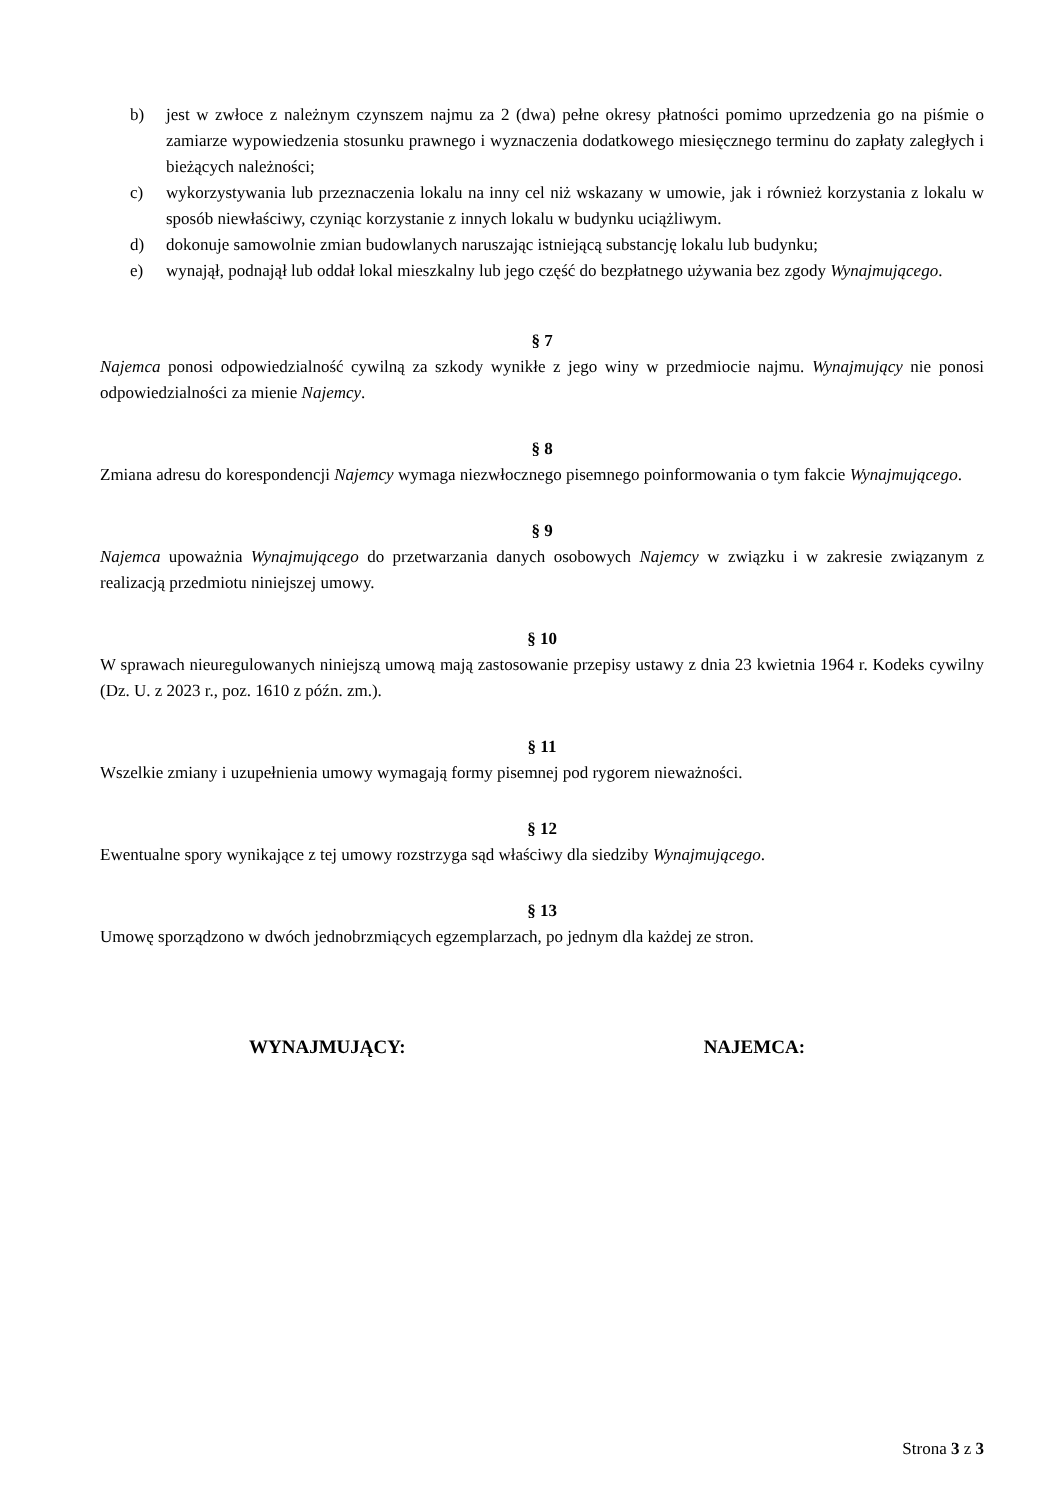b) jest w zwłoce z należnym czynszem najmu za 2 (dwa) pełne okresy płatności pomimo uprzedzenia go na piśmie o zamiarze wypowiedzenia stosunku prawnego i wyznaczenia dodatkowego miesięcznego terminu do zapłaty zaległych i bieżących należności;
c) wykorzystywania lub przeznaczenia lokalu na inny cel niż wskazany w umowie, jak i również korzystania z lokalu w sposób niewłaściwy, czyniąc korzystanie z innych lokalu w budynku uciążliwym.
d) dokonuje samowolnie zmian budowlanych naruszając istniejącą substancję lokalu lub budynku;
e) wynajął, podnajął lub oddał lokal mieszkalny lub jego część do bezpłatnego używania bez zgody Wynajmującego.
§ 7
Najemca ponosi odpowiedzialność cywilną za szkody wynikłe z jego winy w przedmiocie najmu. Wynajmujący nie ponosi odpowiedzialności za mienie Najemcy.
§ 8
Zmiana adresu do korespondencji Najemcy wymaga niezwłocznego pisemnego poinformowania o tym fakcie Wynajmującego.
§ 9
Najemca upoważnia Wynajmującego do przetwarzania danych osobowych Najemcy w związku i w zakresie związanym z realizacją przedmiotu niniejszej umowy.
§ 10
W sprawach nieuregulowanych niniejszą umową mają zastosowanie przepisy ustawy z dnia 23 kwietnia 1964 r. Kodeks cywilny (Dz. U. z 2023 r., poz. 1610 z późn. zm.).
§ 11
Wszelkie zmiany i uzupełnienia umowy wymagają formy pisemnej pod rygorem nieważności.
§ 12
Ewentualne spory wynikające z tej umowy rozstrzyga sąd właściwy dla siedziby Wynajmującego.
§ 13
Umowę sporządzono w dwóch jednobrzmiących egzemplarzach, po jednym dla każdej ze stron.
WYNAJMUJĄCY: NAJEMCA:
Strona 3 z 3